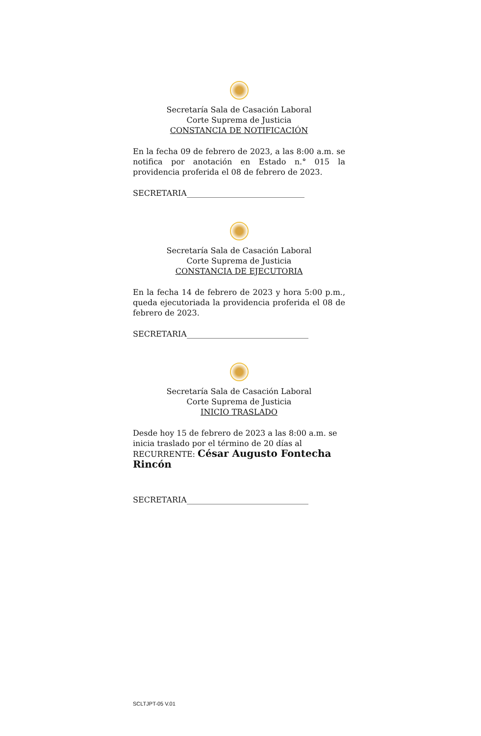Secretaría Sala de Casación Laboral
Corte Suprema de Justicia
CONSTANCIA DE NOTIFICACIÓN
En la fecha 09 de febrero de 2023, a las 8:00 a.m. se notifica por anotación en Estado n.° 015 la providencia proferida el 08 de febrero de 2023.
SECRETARIA______________________________
Secretaría Sala de Casación Laboral
Corte Suprema de Justicia
CONSTANCIA DE EJECUTORIA
En la fecha 14 de febrero de 2023 y hora 5:00 p.m., queda ejecutoriada la providencia proferida el 08 de febrero de 2023.
SECRETARIA_______________________________
Secretaría Sala de Casación Laboral
Corte Suprema de Justicia
INICIO TRASLADO
Desde hoy 15 de febrero de 2023 a las 8:00 a.m. se inicia traslado por el término de 20 días al RECURRENTE: César Augusto Fontecha Rincón
SECRETARIA_______________________________
SCLTJPT-05 V.01